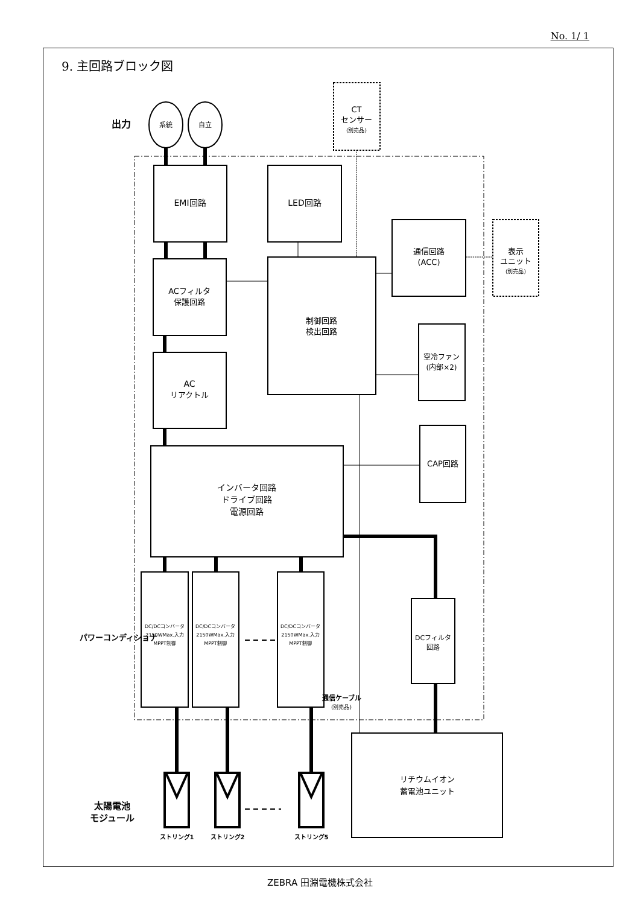No. 1/ 1
9. 主回路ブロック図
出力
系統
自立
CT
センサー
(別売品)
EMI回路
LED回路
ACフィルタ
保護回路
制御回路
検出回路
通信回路
(ACC)
表示
ユニット
(別売品)
空冷ファン
(内部×2)
AC
リアクトル
CAP回路
インバータ回路
ドライブ回路
電源回路
パワーコンディショナ
DC/DCコンバータ
2150WMax.入力
MPPT制御
DC/DCコンバータ
2150WMax.入力
MPPT制御
DC/DCコンバータ
2150WMax.入力
MPPT制御
通信ケーブル
(別売品)
DCフィルタ
回路
リチウムイオン
蓄電池ユニット
太陽電池
モジュール
ストリング1
ストリング2
ストリング5
ZEBRA 田淵電機株式会社